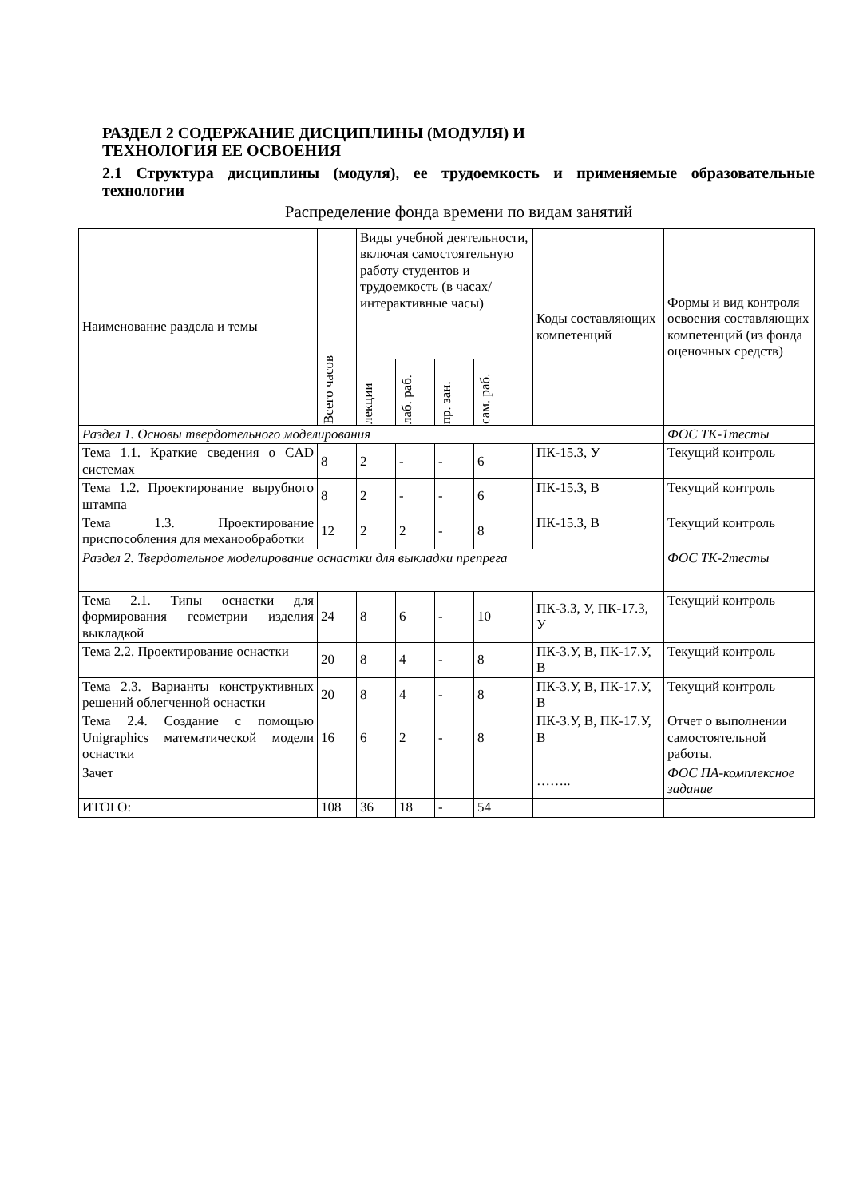РАЗДЕЛ 2 СОДЕРЖАНИЕ ДИСЦИПЛИНЫ (МОДУЛЯ) И
ТЕХНОЛОГИЯ ЕЕ ОСВОЕНИЯ
2.1 Структура дисциплины (модуля), ее трудоемкость и применяемые образовательные технологии
Распределение фонда времени по видам занятий
| Наименование раздела и темы | Всего часов | Виды учебной деятельности, включая самостоятельную работу студентов и трудоемкость (в часах/ интерактивные часы) | | | | Коды составляющих компетенций | Формы и вид контроля освоения составляющих компетенций (из фонда оценочных средств) |
| --- | --- | --- | --- | --- | --- | --- | --- |
| | | лекции | лаб. раб. | пр. зан. | сам. раб. | | |
| Раздел 1. Основы твердотельного моделирования | | | | | | | ФОС ТК-1тесты |
| Тема 1.1. Краткие сведения о CAD системах | 8 | 2 | - | - | 6 | ПК-15.З, У | Текущий контроль |
| Тема 1.2. Проектирование вырубного штампа | 8 | 2 | - | - | 6 | ПК-15.З, В | Текущий контроль |
| Тема 1.3. Проектирование приспособления для механообработки | 12 | 2 | 2 | - | 8 | ПК-15.З, В | Текущий контроль |
| Раздел 2. Твердотельное моделирование оснастки для выкладки препрега | | | | | | | ФОС ТК-2тесты |
| Тема 2.1. Типы оснастки для формирования геометрии изделия выкладкой | 24 | 8 | 6 | - | 10 | ПК-3.З, У, ПК-17.З, У | Текущий контроль |
| Тема 2.2. Проектирование оснастки | 20 | 8 | 4 | - | 8 | ПК-3.У, В, ПК-17.У, В | Текущий контроль |
| Тема 2.3. Варианты конструктивных решений облегченной оснастки | 20 | 8 | 4 | - | 8 | ПК-3.У, В, ПК-17.У, В | Текущий контроль |
| Тема 2.4. Создание с помощью Unigraphics математической модели оснастки | 16 | 6 | 2 | - | 8 | ПК-3.У, В, ПК-17.У, В | Отчет о выполнении самостоятельной работы. |
| Зачет | | | | | | …….. | ФОС ПА-комплексное задание |
| ИТОГО: | 108 | 36 | 18 | - | 54 | | |